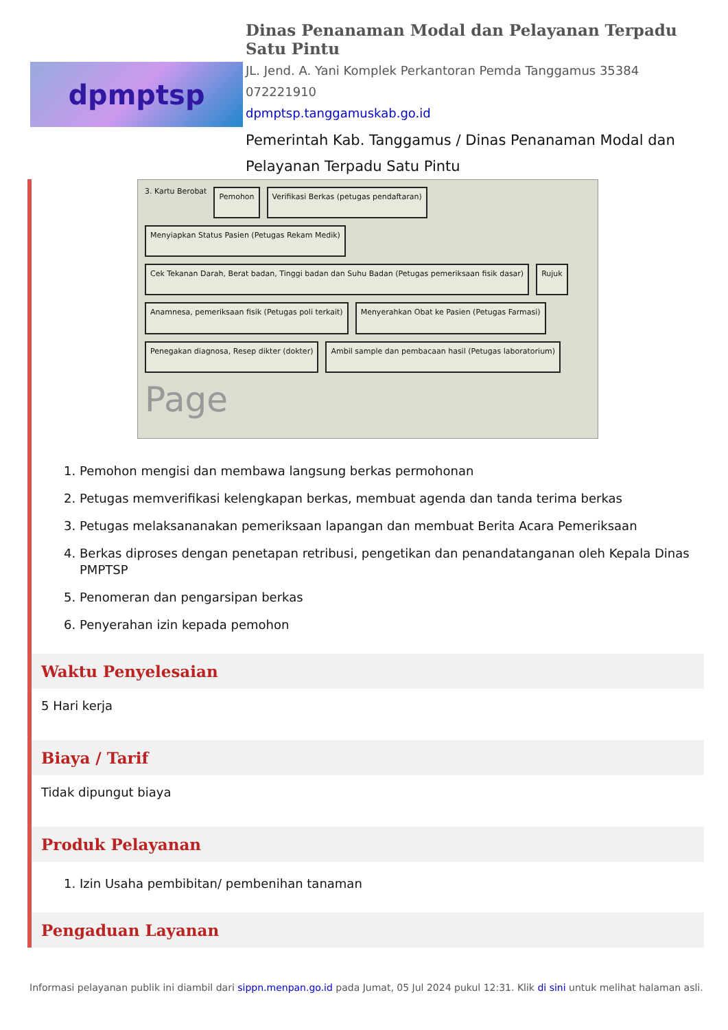dpmptsp
Dinas Penanaman Modal dan Pelayanan Terpadu Satu Pintu
JL. Jend. A. Yani Komplek Perkantoran Pemda Tanggamus 35384
072221910
dpmptsp.tanggamuskab.go.id
Pemerintah Kab. Tanggamus / Dinas Penanaman Modal dan Pelayanan Terpadu Satu Pintu
3. Kartu Berobat
Pemohon
Verifikasi Berkas (petugas pendaftaran)
Menyiapkan Status Pasien (Petugas Rekam Medik)
Cek Tekanan Darah, Berat badan, Tinggi badan dan Suhu Badan (Petugas pemeriksaan fisik dasar)
Rujuk
Anamnesa, pemeriksaan fisik (Petugas poli terkait)
Menyerahkan Obat ke Pasien (Petugas Farmasi)
Penegakan diagnosa, Resep dikter (dokter)
Ambil sample dan pembacaan hasil (Petugas laboratorium)
Page
1. Pemohon mengisi dan membawa langsung berkas permohonan
2. Petugas memverifikasi kelengkapan berkas, membuat agenda dan tanda terima berkas
3. Petugas melaksananakan pemeriksaan lapangan dan membuat Berita Acara Pemeriksaan
4. Berkas diproses dengan penetapan retribusi, pengetikan dan penandatanganan oleh Kepala Dinas PMPTSP
5. Penomeran dan pengarsipan berkas
6. Penyerahan izin kepada pemohon
Waktu Penyelesaian
5 Hari kerja
Biaya / Tarif
Tidak dipungut biaya
Produk Pelayanan
1. Izin Usaha pembibitan/ pembenihan tanaman
Pengaduan Layanan
Informasi pelayanan publik ini diambil dari sippn.menpan.go.id pada Jumat, 05 Jul 2024 pukul 12:31. Klik di sini untuk melihat halaman asli.